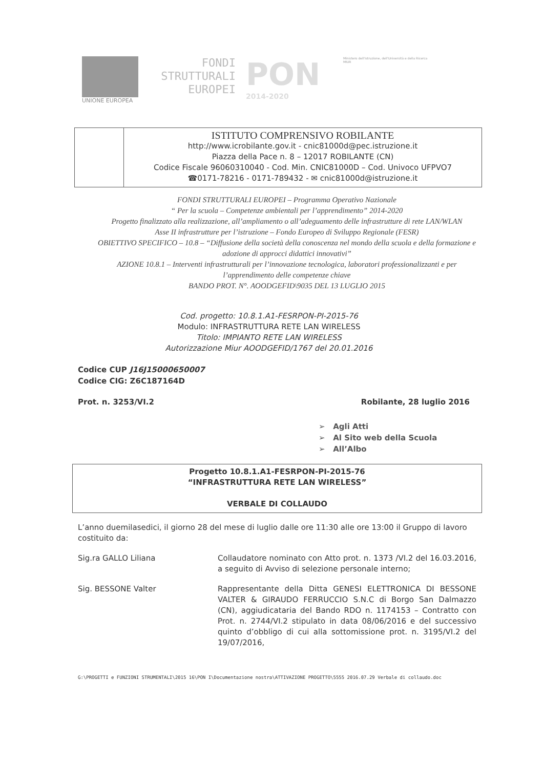UNIONE EUROPEA
FONDI
STRUTTURALI
EUROPEI
PON
2014-2020
Ministero dell'Istruzione, dell'Università e della Ricerca
MIUR
ISTITUTO COMPRENSIVO ROBILANTE
http://www.icrobilante.gov.it - cnic81000d@pec.istruzione.it
Piazza della Pace n. 8 – 12017 ROBILANTE (CN)
Codice Fiscale 96060310040 - Cod. Min. CNIC81000D – Cod. Univoco UFPVO7
☎0171-78216 - 0171-789432 - ✉ cnic81000d@istruzione.it
FONDI STRUTTURALI EUROPEI – Programma Operativo Nazionale
“ Per la scuola – Competenze ambientali per l’apprendimento” 2014-2020
Progetto finalizzato alla realizzazione, all’ampliamento o all’adeguamento delle infrastrutture di rete LAN/WLAN
Asse II infrastrutture per l’istruzione – Fondo Europeo di Sviluppo Regionale (FESR)
OBIETTIVO SPECIFICO – 10.8 – “Diffusione della società della conoscenza nel mondo della scuola e della formazione e adozione di approcci didattici innovativi”
AZIONE 10.8.1 – Interventi infrastrutturali per l’innovazione tecnologica, laboratori professionalizzanti e per l’apprendimento delle competenze chiave
BANDO PROT. N°. AOODGEFID\9035 DEL 13 LUGLIO 2015
Cod. progetto: 10.8.1.A1-FESRPON-PI-2015-76
Modulo: INFRASTRUTTURA RETE LAN WIRELESS
Titolo: IMPIANTO RETE LAN WIRELESS
Autorizzazione Miur AOODGEFID/1767 del 20.01.2016
Codice CUP J16J15000650007
Codice CIG: Z6C187164D
Prot. n. 3253/VI.2 Robilante, 28 luglio 2016
➢ Agli Atti
➢ Al Sito web della Scuola
➢ All’Albo
Progetto 10.8.1.A1-FESRPON-PI-2015-76
“INFRASTRUTTURA RETE LAN WIRELESS”
VERBALE DI COLLAUDO
L’anno duemilasedici, il giorno 28 del mese di luglio dalle ore 11:30 alle ore 13:00 il Gruppo di lavoro costituito da:
Sig.ra GALLO Liliana Collaudatore nominato con Atto prot. n. 1373 /VI.2 del 16.03.2016, a seguito di Avviso di selezione personale interno;
Sig. BESSONE Valter Rappresentante della Ditta GENESI ELETTRONICA DI BESSONE VALTER & GIRAUDO FERRUCCIO S.N.C di Borgo San Dalmazzo (CN), aggiudicataria del Bando RDO n. 1174153 – Contratto con Prot. n. 2744/VI.2 stipulato in data 08/06/2016 e del successivo quinto d’obbligo di cui alla sottomissione prot. n. 3195/VI.2 del 19/07/2016,
G:\PROGETTI e FUNZIONI STRUMENTALI\2015 16\PON I\Documentazione nostra\ATTIVAZIONE PROGETTO\5555 2016.07.29 Verbale di collaudo.doc